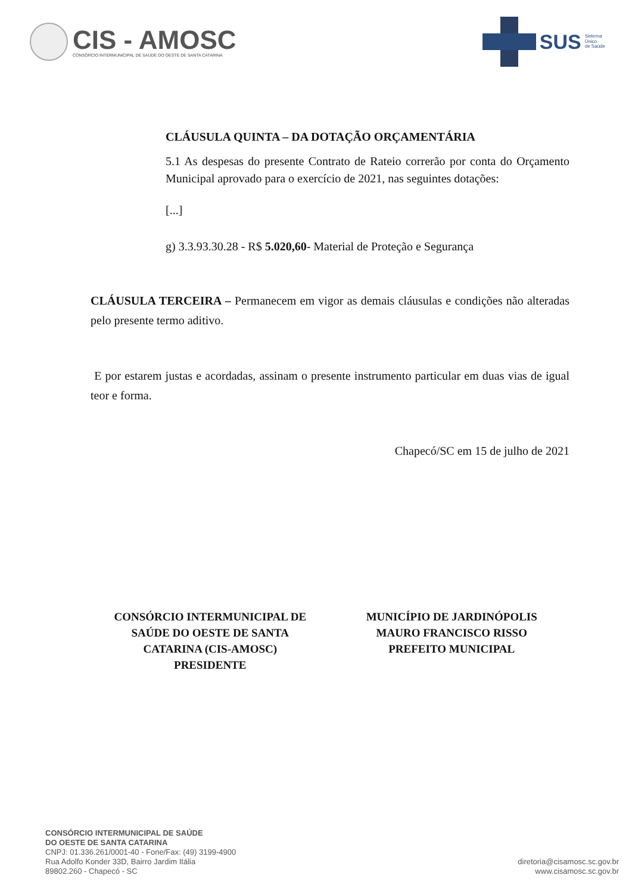CIS - AMOSC
CONSÓRCIO INTERMUNICIPAL DE SAÚDE DO OESTE DE SANTA CATARINA
SUS Sistema
Único
de Saúde
CLÁUSULA QUINTA – DA DOTAÇÃO ORÇAMENTÁRIA
5.1 As despesas do presente Contrato de Rateio correrão por conta do Orçamento Municipal aprovado para o exercício de 2021, nas seguintes dotações:
[...]
g) 3.3.93.30.28 - R$ 5.020,60- Material de Proteção e Segurança
CLÁUSULA TERCEIRA – Permanecem em vigor as demais cláusulas e condições não alteradas pelo presente termo aditivo.
E por estarem justas e acordadas, assinam o presente instrumento particular em duas vias de igual teor e forma.
Chapecó/SC em 15 de julho de 2021
CONSÓRCIO INTERMUNICIPAL DE
SAÚDE DO OESTE DE SANTA
CATARINA (CIS-AMOSC)
PRESIDENTE
MUNICÍPIO DE JARDINÓPOLIS
MAURO FRANCISCO RISSO
PREFEITO MUNICIPAL
CONSÓRCIO INTERMUNICIPAL DE SAÚDE
DO OESTE DE SANTA CATARINA
CNPJ: 01.336.261/0001-40 - Fone/Fax: (49) 3199-4900
Rua Adolfo Konder 33D, Bairro Jardim Itália
89802.260 - Chapecó - SC
diretoria@cisamosc.sc.gov.br
www.cisamosc.sc.gov.br